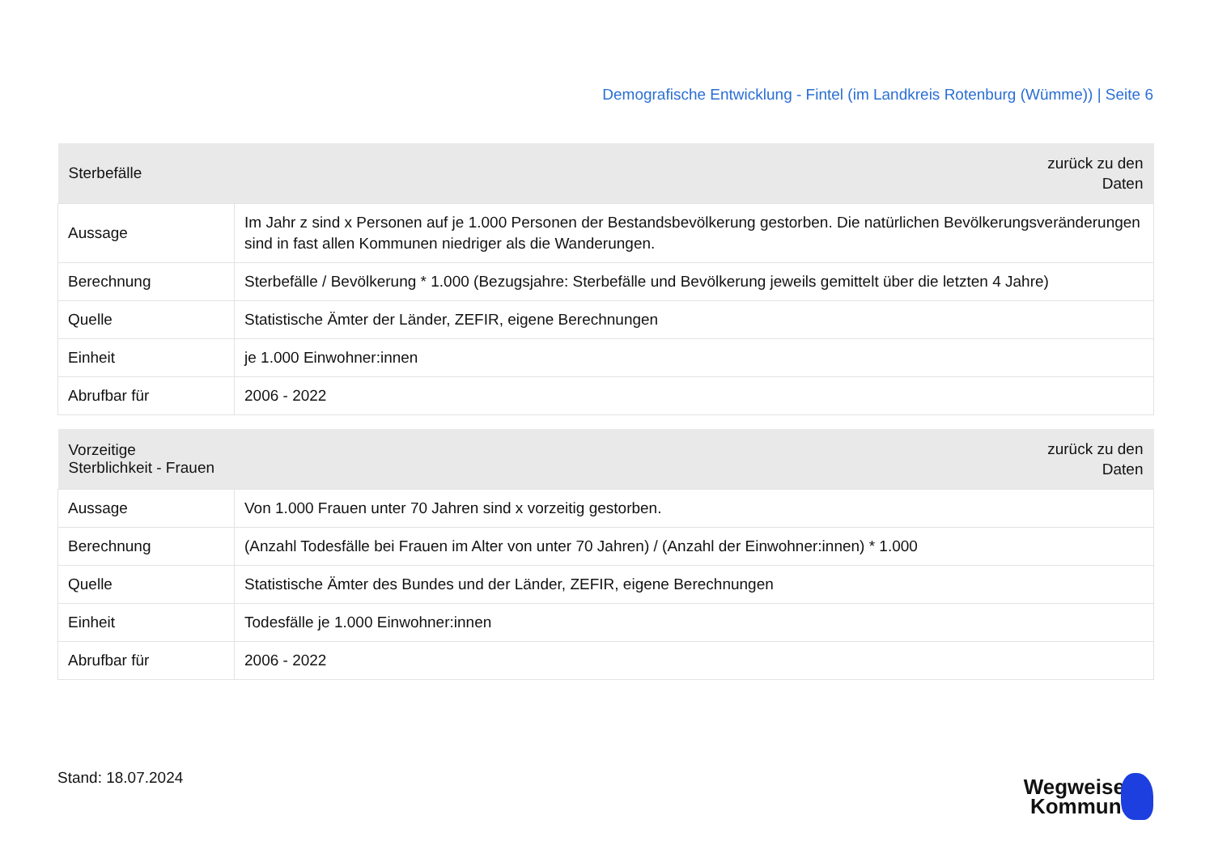Demografische Entwicklung - Fintel (im Landkreis Rotenburg (Wümme)) | Seite 6
| Sterbefälle | zurück zu den Daten |
| --- | --- |
| Aussage | Im Jahr z sind x Personen auf je 1.000 Personen der Bestandsbevölkerung gestorben. Die natürlichen Bevölkerungsveränderungen sind in fast allen Kommunen niedriger als die Wanderungen. |
| Berechnung | Sterbefälle / Bevölkerung * 1.000 (Bezugsjahre: Sterbefälle und Bevölkerung jeweils gemittelt über die letzten 4 Jahre) |
| Quelle | Statistische Ämter der Länder, ZEFIR, eigene Berechnungen |
| Einheit | je 1.000 Einwohner:innen |
| Abrufbar für | 2006 - 2022 |
| Vorzeitige Sterblichkeit - Frauen | zurück zu den Daten |
| --- | --- |
| Aussage | Von 1.000 Frauen unter 70 Jahren sind x vorzeitig gestorben. |
| Berechnung | (Anzahl Todesfälle bei Frauen im Alter von unter 70 Jahren) / (Anzahl der Einwohner:innen) * 1.000 |
| Quelle | Statistische Ämter des Bundes und der Länder, ZEFIR, eigene Berechnungen |
| Einheit | Todesfälle je 1.000 Einwohner:innen |
| Abrufbar für | 2006 - 2022 |
Stand: 18.07.2024
Wegweiser
Kommune